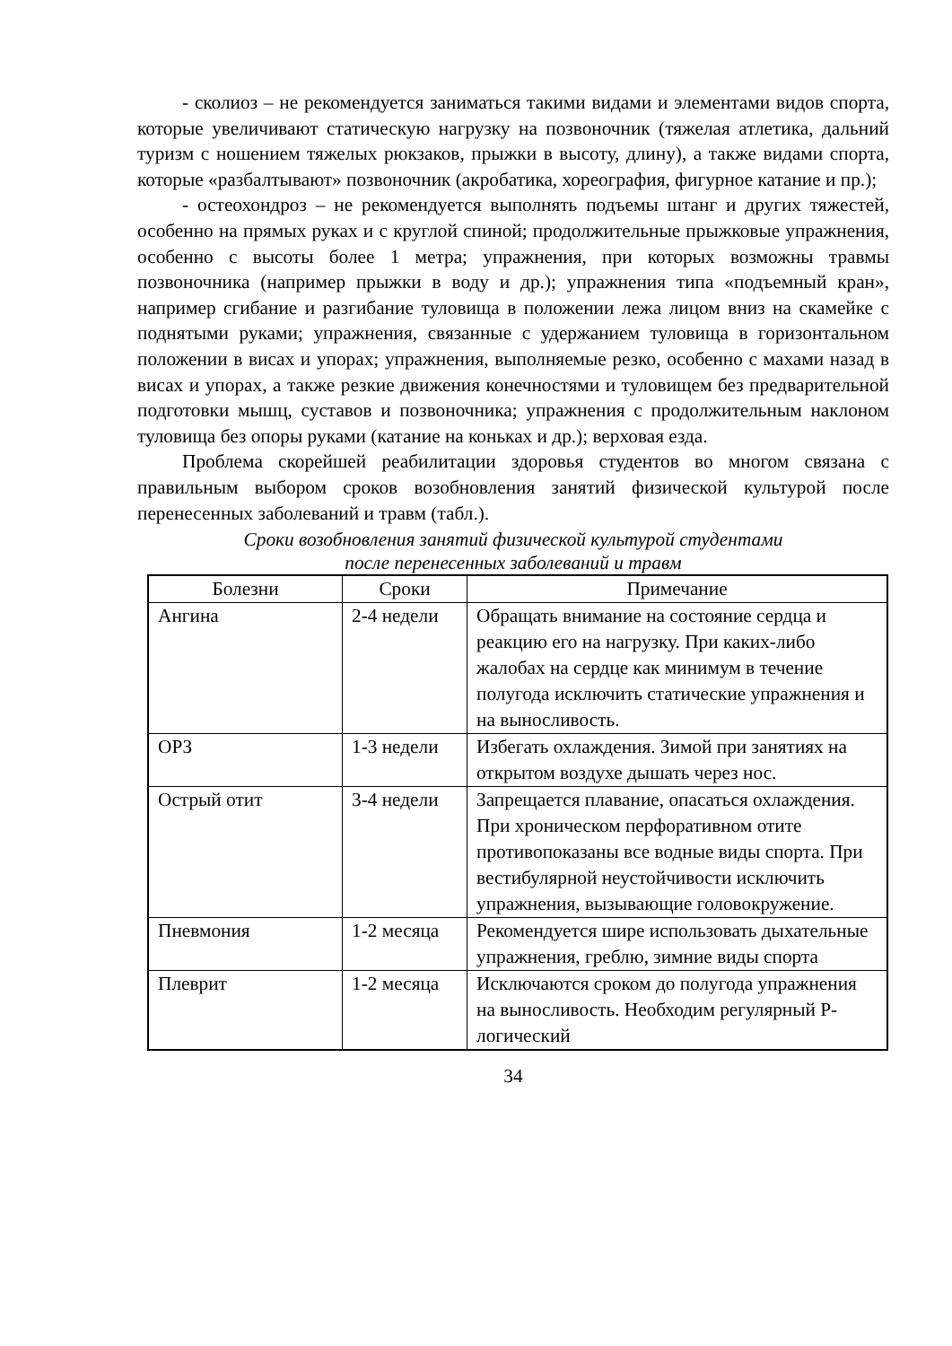- сколиоз – не рекомендуется заниматься такими видами и элементами видов спорта, которые увеличивают статическую нагрузку на позвоночник (тяжелая атлетика, дальний туризм с ношением тяжелых рюкзаков, прыжки в высоту, длину), а также видами спорта, которые «разбалтывают» позвоночник (акробатика, хореография, фигурное катание и пр.);
- остеохондроз – не рекомендуется выполнять подъемы штанг и других тяжестей, особенно на прямых руках и с круглой спиной; продолжительные прыжковые упражнения, особенно с высоты более 1 метра; упражнения, при которых возможны травмы позвоночника (например прыжки в воду и др.); упражнения типа «подъемный кран», например сгибание и разгибание туловища в положении лежа лицом вниз на скамейке с поднятыми руками; упражнения, связанные с удержанием туловища в горизонтальном положении в висах и упорах; упражнения, выполняемые резко, особенно с махами назад в висах и упорах, а также резкие движения конечностями и туловищем без предварительной подготовки мышц, суставов и позвоночника; упражнения с продолжительным наклоном туловища без опоры руками (катание на коньках и др.); верховая езда.
Проблема скорейшей реабилитации здоровья студентов во многом связана с правильным выбором сроков возобновления занятий физической культурой после перенесенных заболеваний и травм (табл.).
Сроки возобновления занятий физической культурой студентами
после перенесенных заболеваний и травм
| Болезни | Сроки | Примечание |
| --- | --- | --- |
| Ангина | 2-4 недели | Обращать внимание на состояние сердца и реакцию его на нагрузку. При каких-либо жалобах на сердце как минимум в течение полугода исключить статические упражнения и на выносливость. |
| ОРЗ | 1-3 недели | Избегать охлаждения. Зимой при занятиях на открытом воздухе дышать через нос. |
| Острый отит | 3-4 недели | Запрещается плавание, опасаться охлаждения. При хроническом перфоративном отите противопоказаны все водные виды спорта. При вестибулярной неустойчивости исключить упражнения, вызывающие головокружение. |
| Пневмония | 1-2 месяца | Рекомендуется шире использовать дыхательные упражнения, греблю, зимние виды спорта |
| Плеврит | 1-2 месяца | Исключаются сроком до полугода упражнения на выносливость. Необходим регулярный Р-логический |
34